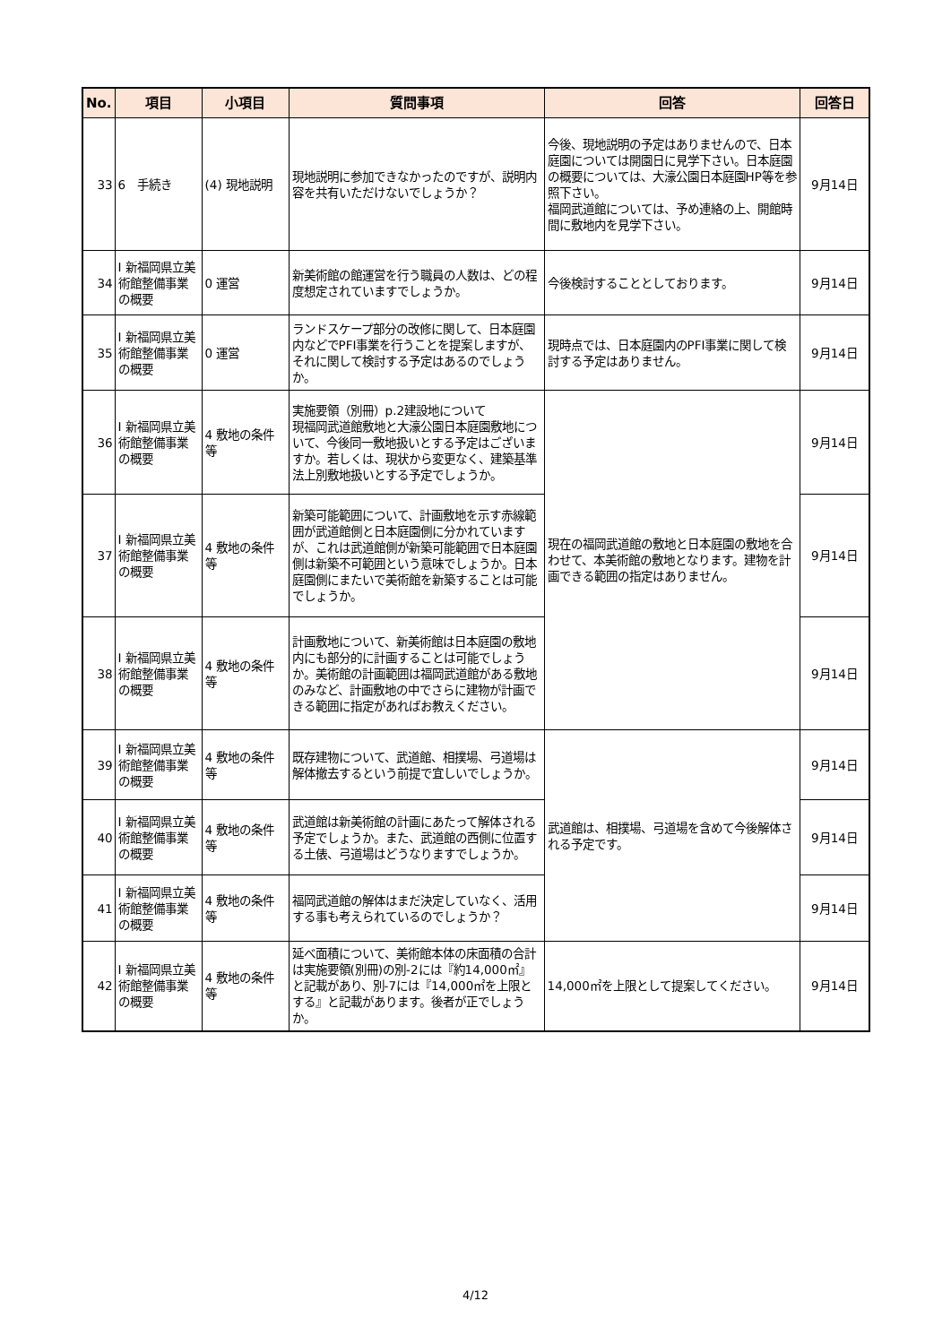| No. | 項目 | 小項目 | 質問事項 | 回答 | 回答日 |
| --- | --- | --- | --- | --- | --- |
| 33 | 6 手続き | (4) 現地説明 | 現地説明に参加できなかったのですが、説明内容を共有いただけないでしょうか？ | 今後、現地説明の予定はありませんので、日本庭園については開園日に見学下さい。日本庭園の概要については、大濠公園日本庭園HP等を参照下さい。 福岡武道館については、予め連絡の上、開館時間に敷地内を見学下さい。 | 9月14日 |
| 34 | Ⅰ 新福岡県立美術館整備事業の概要 | 0 運営 | 新美術館の館運営を行う職員の人数は、どの程度想定されていますでしょうか。 | 今後検討することとしております。 | 9月14日 |
| 35 | Ⅰ 新福岡県立美術館整備事業の概要 | 0 運営 | ランドスケープ部分の改修に関して、日本庭園内などでPFI事業を行うことを提案しますが、それに関して検討する予定はあるのでしょうか。 | 現時点では、日本庭園内のPFI事業に関して検討する予定はありません。 | 9月14日 |
| 36 | Ⅰ 新福岡県立美術館整備事業の概要 | 4 敷地の条件等 | 実施要領（別冊）p.2建設地について 現福岡武道館敷地と大濠公園日本庭園敷地について、今後同一敷地扱いとする予定はございますか。若しくは、現状から変更なく、建築基準法上別敷地扱いとする予定でしょうか。 | 現在の福岡武道館の敷地と日本庭園の敷地を合わせて、本美術館の敷地となります。建物を計画できる範囲の指定はありません。 | 9月14日 |
| 37 | Ⅰ 新福岡県立美術館整備事業の概要 | 4 敷地の条件等 | 新築可能範囲について、計画敷地を示す赤線範囲が武道館側と日本庭園側に分かれていますが、これは武道館側が新築可能範囲で日本庭園側は新築不可範囲という意味でしょうか。日本庭園側にまたいで美術館を新築することは可能でしょうか。 | | 9月14日 |
| 38 | Ⅰ 新福岡県立美術館整備事業の概要 | 4 敷地の条件等 | 計画敷地について、新美術館は日本庭園の敷地内にも部分的に計画することは可能でしょうか。美術館の計画範囲は福岡武道館がある敷地のみなど、計画敷地の中でさらに建物が計画できる範囲に指定があればお教えください。 | | 9月14日 |
| 39 | Ⅰ 新福岡県立美術館整備事業の概要 | 4 敷地の条件等 | 既存建物について、武道館、相撲場、弓道場は解体撤去するという前提で宜しいでしょうか。 | 武道館は、相撲場、弓道場を含めて今後解体される予定です。 | 9月14日 |
| 40 | Ⅰ 新福岡県立美術館整備事業の概要 | 4 敷地の条件等 | 武道館は新美術館の計画にあたって解体される予定でしょうか。また、武道館の西側に位置する土俵、弓道場はどうなりますでしょうか。 | | 9月14日 |
| 41 | Ⅰ 新福岡県立美術館整備事業の概要 | 4 敷地の条件等 | 福岡武道館の解体はまだ決定していなく、活用する事も考えられているのでしょうか？ | | 9月14日 |
| 42 | Ⅰ 新福岡県立美術館整備事業の概要 | 4 敷地の条件等 | 延べ面積について、美術館本体の床面積の合計は実施要領(別冊)の別-2には『約14,000㎡』と記載があり、別-7には『14,000㎡を上限とする』と記載があります。後者が正でしょうか。 | 14,000㎡を上限として提案してください。 | 9月14日 |
4/12